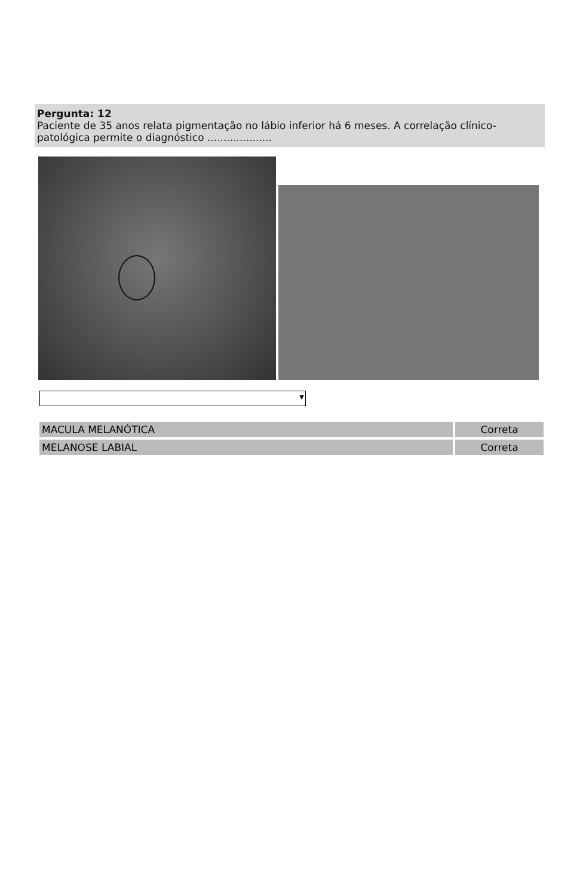Pergunta: 12
Paciente de 35 anos relata pigmentação no lábio inferior há 6 meses. A correlação clínico-patológica permite o diagnóstico ....................
▼
| MACULA MELANÓTICA | Correta |
| MELANOSE LABIAL | Correta |